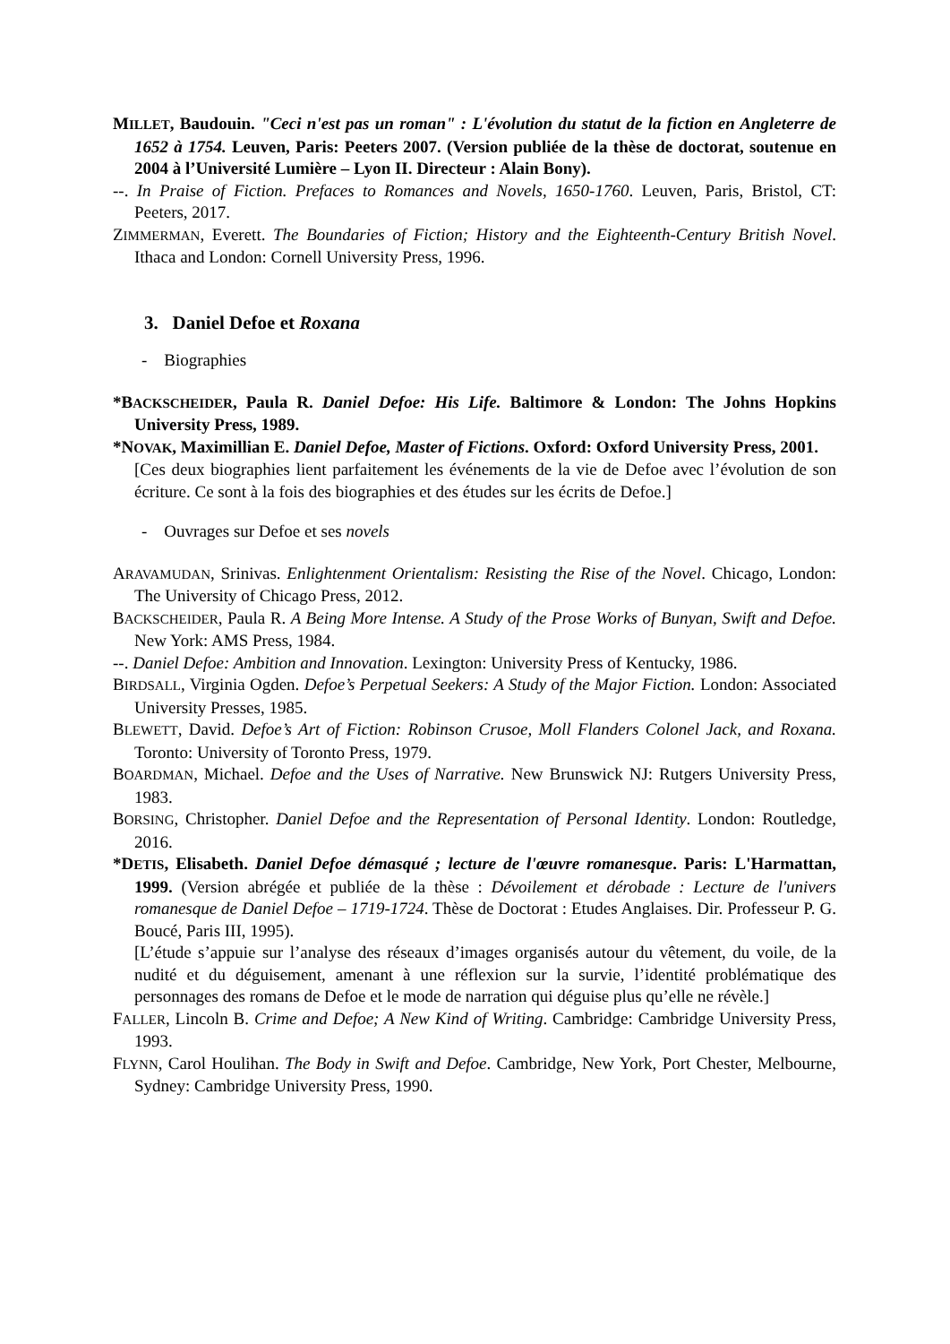MILLET, Baudouin. "Ceci n'est pas un roman" : L'évolution du statut de la fiction en Angleterre de 1652 à 1754. Leuven, Paris: Peeters 2007. (Version publiée de la thèse de doctorat, soutenue en 2004 à l’Université Lumière – Lyon II. Directeur : Alain Bony).
--. In Praise of Fiction. Prefaces to Romances and Novels, 1650-1760. Leuven, Paris, Bristol, CT: Peeters, 2017.
ZIMMERMAN, Everett. The Boundaries of Fiction; History and the Eighteenth-Century British Novel. Ithaca and London: Cornell University Press, 1996.
3. Daniel Defoe et Roxana
- Biographies
*BACKSCHEIDER, Paula R. Daniel Defoe: His Life. Baltimore & London: The Johns Hopkins University Press, 1989.
*NOVAK, Maximillian E. Daniel Defoe, Master of Fictions. Oxford: Oxford University Press, 2001.
[Ces deux biographies lient parfaitement les événements de la vie de Defoe avec l’évolution de son écriture. Ce sont à la fois des biographies et des études sur les écrits de Defoe.]
- Ouvrages sur Defoe et ses novels
ARAVAMUDAN, Srinivas. Enlightenment Orientalism: Resisting the Rise of the Novel. Chicago, London: The University of Chicago Press, 2012.
BACKSCHEIDER, Paula R. A Being More Intense. A Study of the Prose Works of Bunyan, Swift and Defoe. New York: AMS Press, 1984.
--. Daniel Defoe: Ambition and Innovation. Lexington: University Press of Kentucky, 1986.
BIRDSALL, Virginia Ogden. Defoe’s Perpetual Seekers: A Study of the Major Fiction. London: Associated University Presses, 1985.
BLEWETT, David. Defoe’s Art of Fiction: Robinson Crusoe, Moll Flanders Colonel Jack, and Roxana. Toronto: University of Toronto Press, 1979.
BOARDMAN, Michael. Defoe and the Uses of Narrative. New Brunswick NJ: Rutgers University Press, 1983.
BORSING, Christopher. Daniel Defoe and the Representation of Personal Identity. London: Routledge, 2016.
*DETIS, Elisabeth. Daniel Defoe démasqué ; lecture de l'œuvre romanesque. Paris: L'Harmattan, 1999. (Version abrégée et publiée de la thèse : Dévoilement et dérobade : Lecture de l'univers romanesque de Daniel Defoe – 1719-1724. Thèse de Doctorat : Etudes Anglaises. Dir. Professeur P. G. Boucé, Paris III, 1995).
[L’étude s’appuie sur l’analyse des réseaux d’images organisés autour du vêtement, du voile, de la nudité et du déguisement, amenant à une réflexion sur la survie, l’identité problématique des personnages des romans de Defoe et le mode de narration qui déguise plus qu’elle ne révèle.]
FALLER, Lincoln B. Crime and Defoe; A New Kind of Writing. Cambridge: Cambridge University Press, 1993.
FLYNN, Carol Houlihan. The Body in Swift and Defoe. Cambridge, New York, Port Chester, Melbourne, Sydney: Cambridge University Press, 1990.